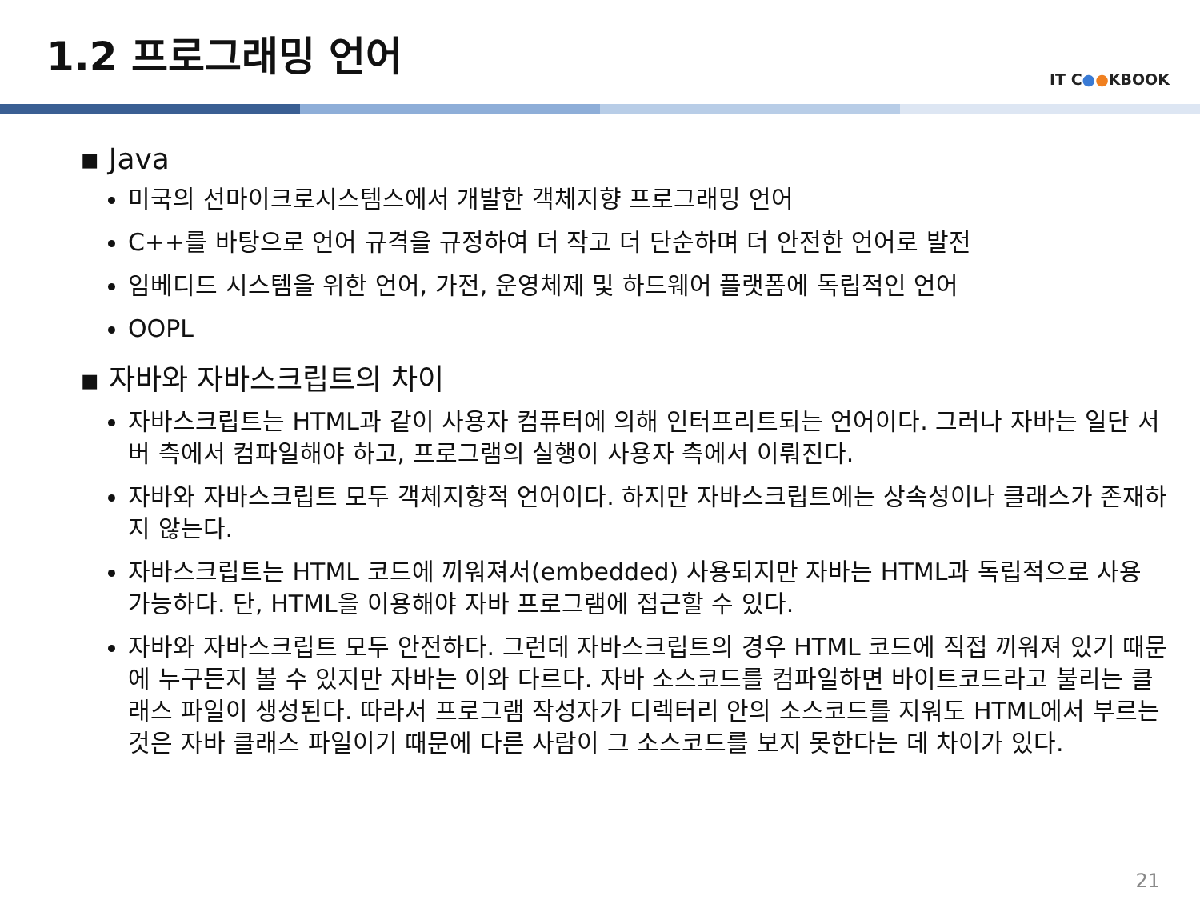1.2 프로그래밍 언어
IT C●●KBOOK
▪ Java
미국의 선마이크로시스템스에서 개발한 객체지향 프로그래밍 언어
C++를 바탕으로 언어 규격을 규정하여 더 작고 더 단순하며 더 안전한 언어로 발전
임베디드 시스템을 위한 언어, 가전, 운영체제 및 하드웨어 플랫폼에 독립적인 언어
OOPL
▪ 자바와 자바스크립트의 차이
자바스크립트는 HTML과 같이 사용자 컴퓨터에 의해 인터프리트되는 언어이다. 그러나 자바는 일단 서버 측에서 컴파일해야 하고, 프로그램의 실행이 사용자 측에서 이뤄진다.
자바와 자바스크립트 모두 객체지향적 언어이다. 하지만 자바스크립트에는 상속성이나 클래스가 존재하지 않는다.
자바스크립트는 HTML 코드에 끼워져서(embedded) 사용되지만 자바는 HTML과 독립적으로 사용 가능하다. 단, HTML을 이용해야 자바 프로그램에 접근할 수 있다.
자바와 자바스크립트 모두 안전하다. 그런데 자바스크립트의 경우 HTML 코드에 직접 끼워져 있기 때문에 누구든지 볼 수 있지만 자바는 이와 다르다. 자바 소스코드를 컴파일하면 바이트코드라고 불리는 클래스 파일이 생성된다. 따라서 프로그램 작성자가 디렉터리 안의 소스코드를 지워도 HTML에서 부르는 것은 자바 클래스 파일이기 때문에 다른 사람이 그 소스코드를 보지 못한다는 데 차이가 있다.
21